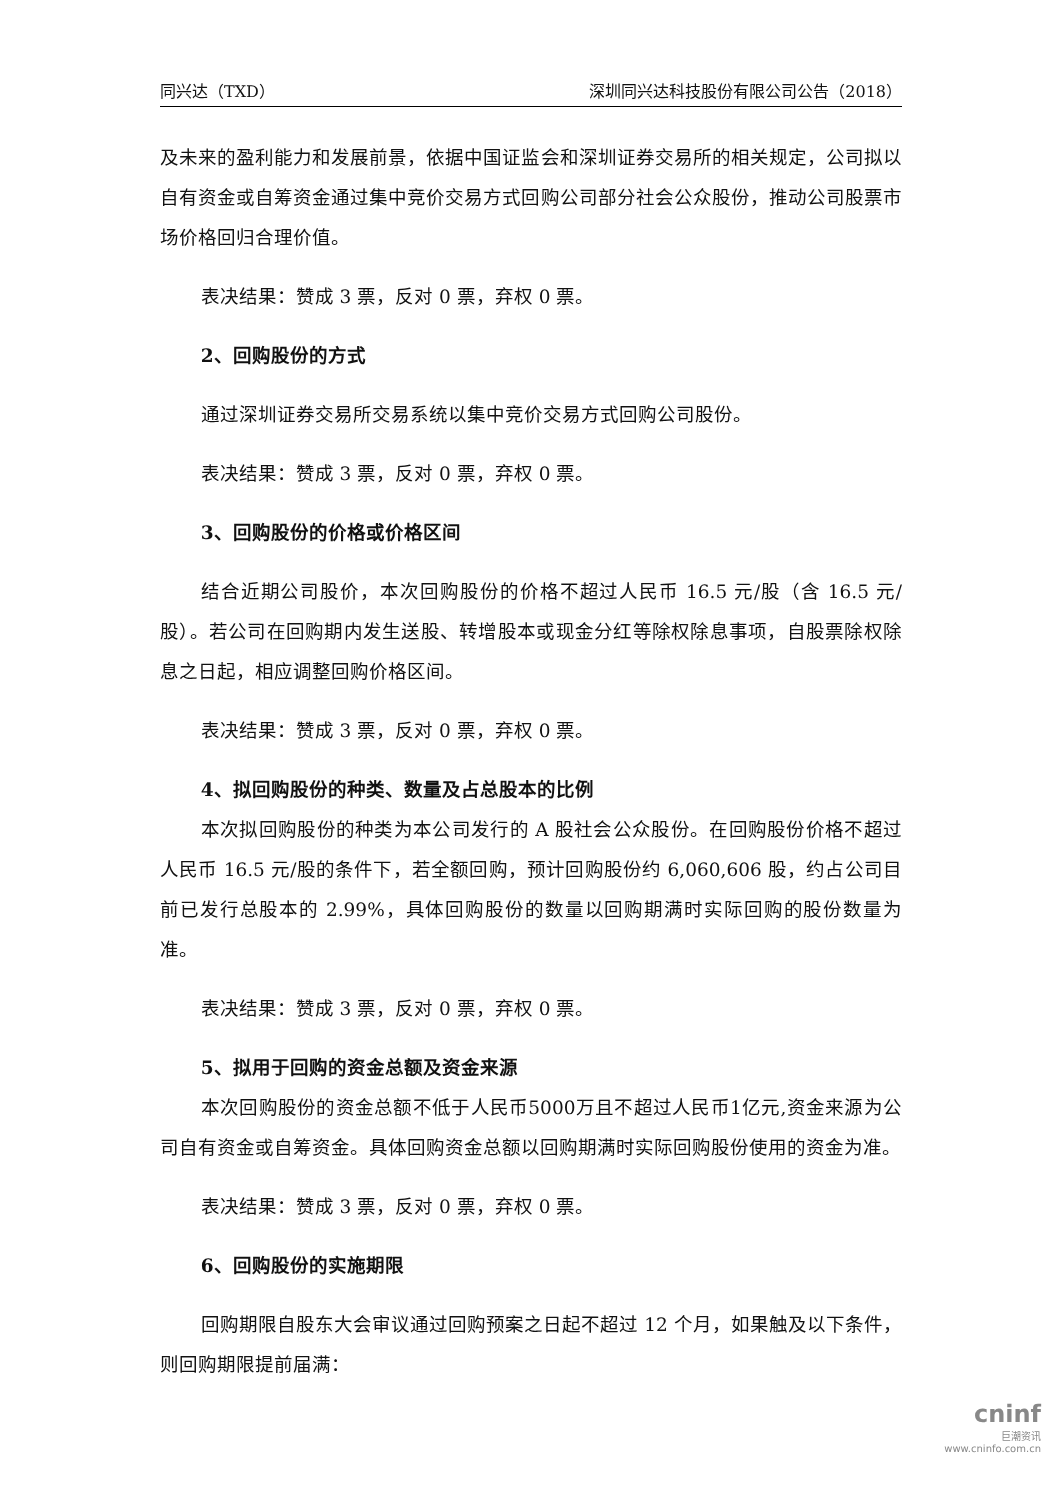同兴达（TXD） 深圳同兴达科技股份有限公司公告（2018）
及未来的盈利能力和发展前景，依据中国证监会和深圳证券交易所的相关规定，公司拟以自有资金或自筹资金通过集中竞价交易方式回购公司部分社会公众股份，推动公司股票市场价格回归合理价值。
表决结果：赞成 3 票，反对 0 票，弃权 0 票。
2、回购股份的方式
通过深圳证券交易所交易系统以集中竞价交易方式回购公司股份。
表决结果：赞成 3 票，反对 0 票，弃权 0 票。
3、回购股份的价格或价格区间
结合近期公司股价，本次回购股份的价格不超过人民币 16.5 元/股（含 16.5 元/股）。若公司在回购期内发生送股、转增股本或现金分红等除权除息事项，自股票除权除息之日起，相应调整回购价格区间。
表决结果：赞成 3 票，反对 0 票，弃权 0 票。
4、拟回购股份的种类、数量及占总股本的比例
本次拟回购股份的种类为本公司发行的 A 股社会公众股份。在回购股份价格不超过人民币 16.5 元/股的条件下，若全额回购，预计回购股份约 6,060,606 股，约占公司目前已发行总股本的 2.99%，具体回购股份的数量以回购期满时实际回购的股份数量为准。
表决结果：赞成 3 票，反对 0 票，弃权 0 票。
5、拟用于回购的资金总额及资金来源
本次回购股份的资金总额不低于人民币5000万且不超过人民币1亿元,资金来源为公司自有资金或自筹资金。具体回购资金总额以回购期满时实际回购股份使用的资金为准。
表决结果：赞成 3 票，反对 0 票，弃权 0 票。
6、回购股份的实施期限
回购期限自股东大会审议通过回购预案之日起不超过 12 个月，如果触及以下条件，则回购期限提前届满：
cninf
巨潮资讯
www.cninfo.com.cn